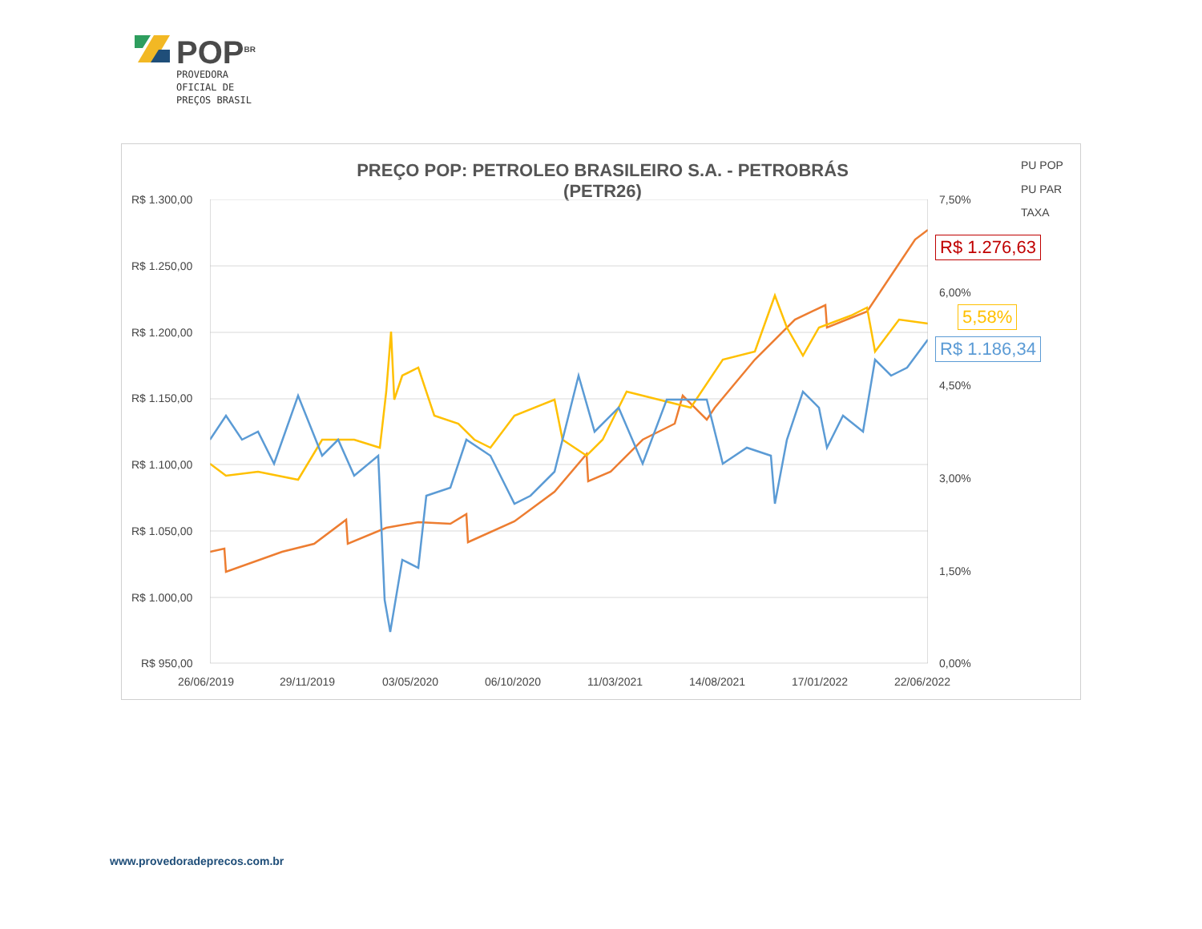POP<sup>BR</sup>
PROVEDORA
OFICIAL DE
PREÇOS BRASIL
PREÇO POP: PETROLEO BRASILEIRO S.A. - PETROBRÁS (PETR26)
PU POP
PU PAR
TAXA
R$ 1.300,00
R$ 1.250,00
R$ 1.200,00
R$ 1.150,00
R$ 1.100,00
R$ 1.050,00
R$ 1.000,00
R$ 950,00
7,50%
6,00%
4,50%
3,00%
1,50%
0,00%
26/06/2019 29/11/2019 03/05/2020 06/10/2020 11/03/2021 14/08/2021 17/01/2022 22/06/2022
R$ 1.276,63
5,58%
R$ 1.186,34
www.provedoradeprecos.com.br